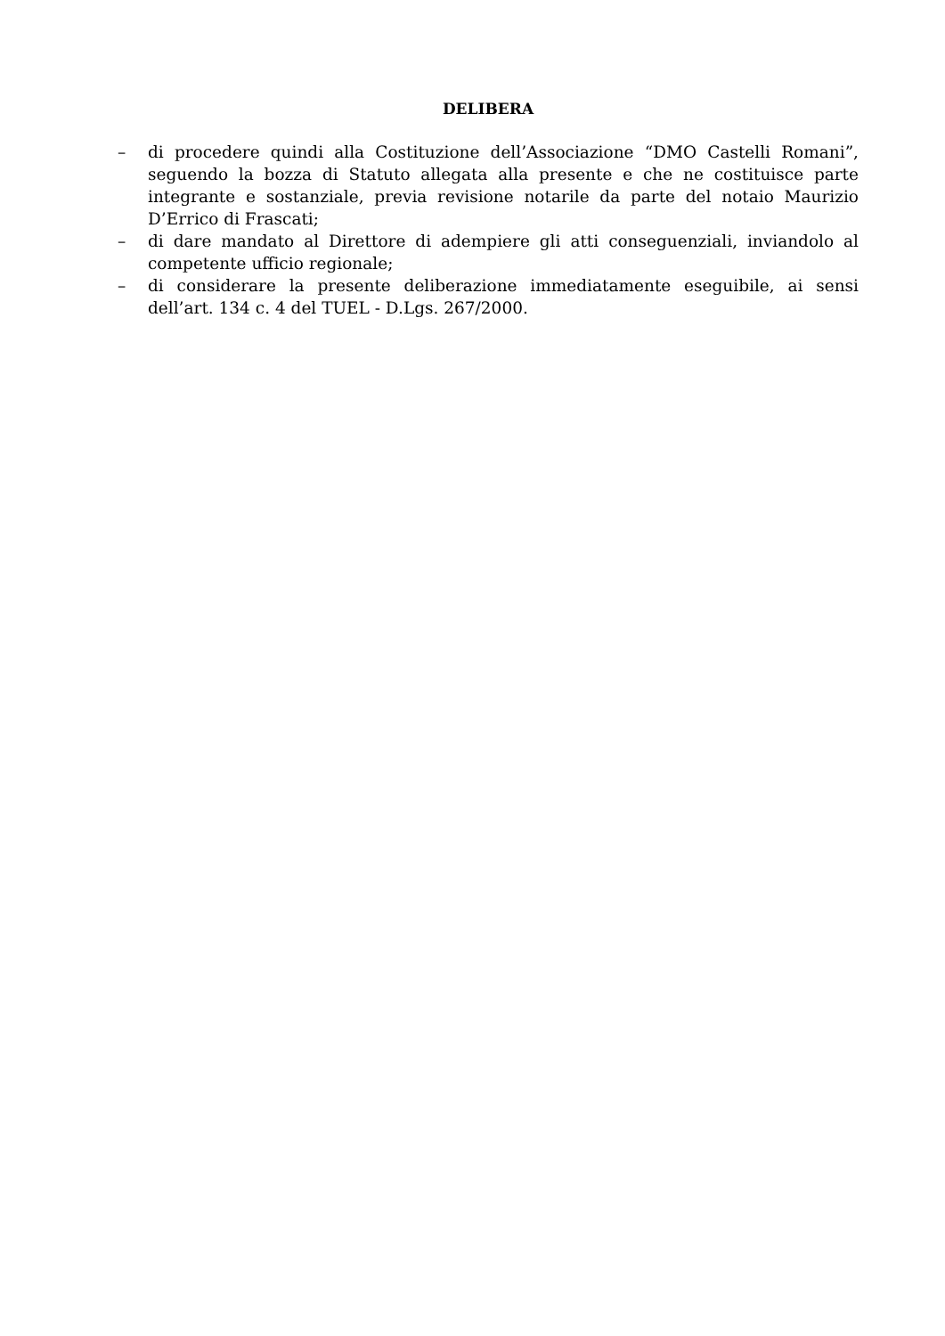DELIBERA
– di procedere quindi alla Costituzione dell’Associazione “DMO Castelli Romani”, seguendo la bozza di Statuto allegata alla presente e che ne costituisce parte integrante e sostanziale, previa revisione notarile da parte del notaio Maurizio D’Errico di Frascati;
– di dare mandato al Direttore di adempiere gli atti conseguenziali, inviandolo al competente ufficio regionale;
– di considerare la presente deliberazione immediatamente eseguibile, ai sensi dell’art. 134 c. 4 del TUEL - D.Lgs. 267/2000.